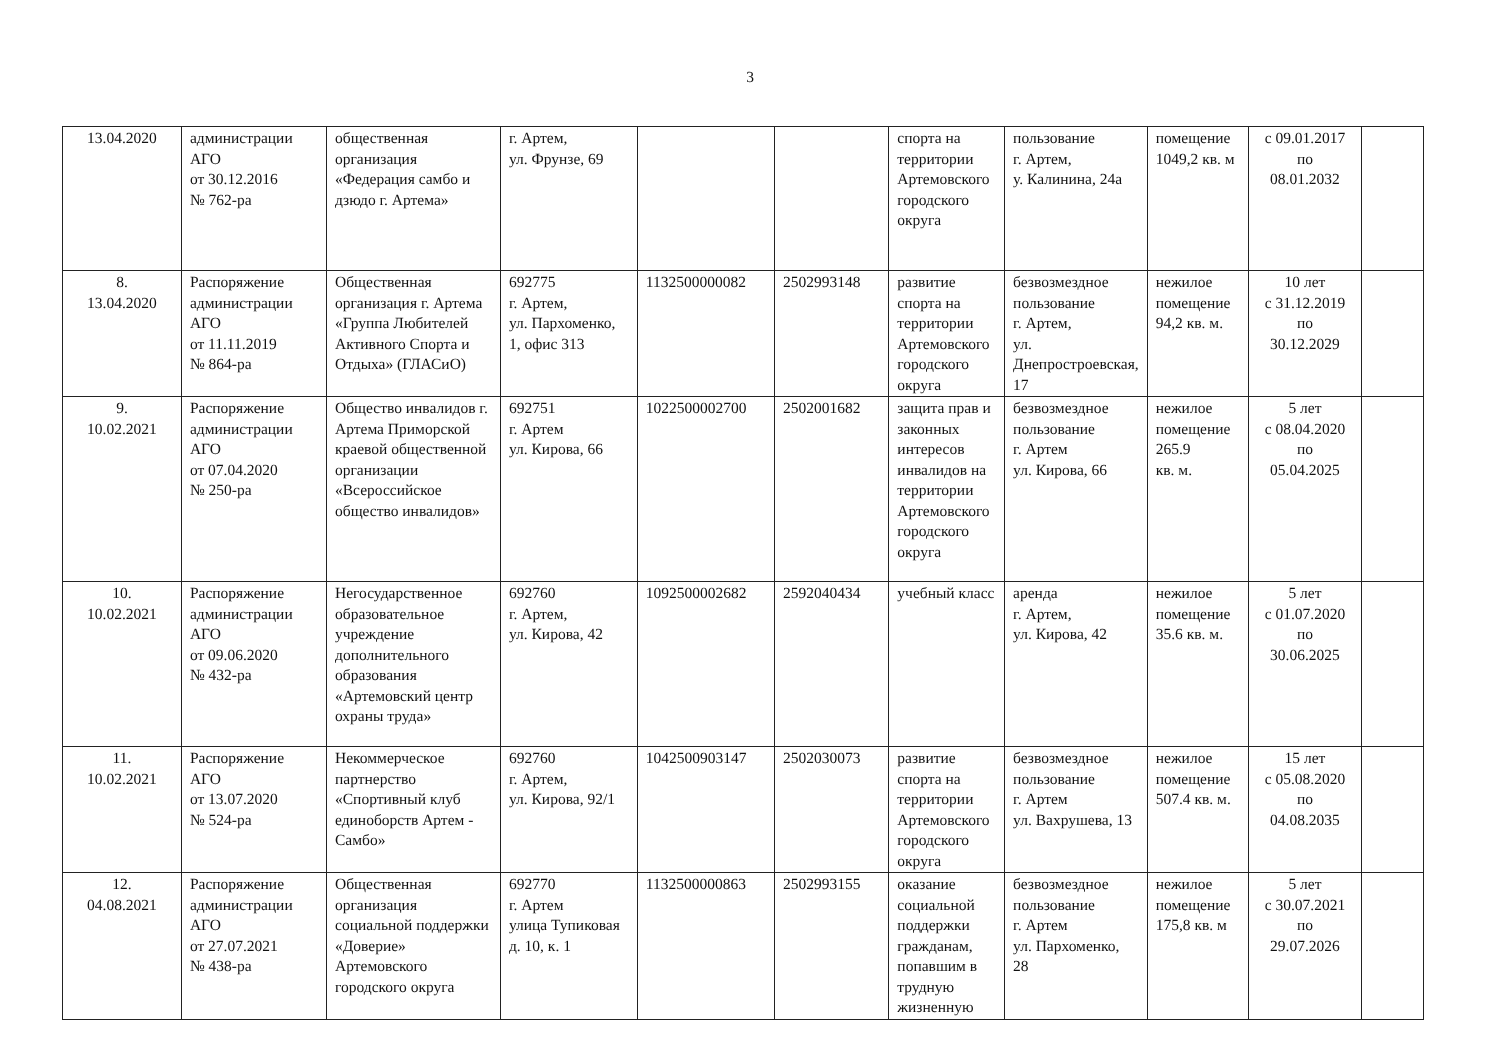3
| 13.04.2020 | администрации АГО от 30.12.2016 № 762-ра | общественная организация «Федерация самбо и дзюдо г. Артема» | г. Артем, ул. Фрунзе, 69 | | | спорта на территории Артемовского городского округа | пользование г. Артем, у. Калинина, 24а | помещение 1049,2 кв. м | с 09.01.2017 по 08.01.2032 | |
| 8. 13.04.2020 | Распоряжение администрации АГО от 11.11.2019 № 864-ра | Общественная организация г. Артема «Группа Любителей Активного Спорта и Отдыха» (ГЛАСиО) | 692775 г. Артем, ул. Пархоменко, 1, офис 313 | 1132500000082 | 2502993148 | развитие спорта на территории Артемовского городского округа | безвозмездное пользование г. Артем, ул. Днепростроевская, 17 | нежилое помещение 94,2 кв. м. | 10 лет с 31.12.2019 по 30.12.2029 | |
| 9. 10.02.2021 | Распоряжение администрации АГО от 07.04.2020 № 250-ра | Общество инвалидов г. Артема Приморской краевой общественной организации «Всероссийское общество инвалидов» | 692751 г. Артем ул. Кирова, 66 | 1022500002700 | 2502001682 | защита прав и законных интересов инвалидов на территории Артемовского городского округа | безвозмездное пользование г. Артем ул. Кирова, 66 | нежилое помещение 265.9 кв. м. | 5 лет с 08.04.2020 по 05.04.2025 | |
| 10. 10.02.2021 | Распоряжение администрации АГО от 09.06.2020 № 432-ра | Негосударственное образовательное учреждение дополнительного образования «Артемовский центр охраны труда» | 692760 г. Артем, ул. Кирова, 42 | 1092500002682 | 2592040434 | учебный класс | аренда г. Артем, ул. Кирова, 42 | нежилое помещение 35.6 кв. м. | 5 лет с 01.07.2020 по 30.06.2025 | |
| 11. 10.02.2021 | Распоряжение АГО от 13.07.2020 № 524-ра | Некоммерческое партнерство «Спортивный клуб единоборств Артем - Самбо» | 692760 г. Артем, ул. Кирова, 92/1 | 1042500903147 | 2502030073 | развитие спорта на территории Артемовского городского округа | безвозмездное пользование г. Артем ул. Вахрушева, 13 | нежилое помещение 507.4 кв. м. | 15 лет с 05.08.2020 по 04.08.2035 | |
| 12. 04.08.2021 | Распоряжение администрации АГО от 27.07.2021 № 438-ра | Общественная организация социальной поддержки «Доверие» Артемовского городского округа | 692770 г. Артем улица Тупиковая д. 10, к. 1 | 1132500000863 | 2502993155 | оказание социальной поддержки гражданам, попавшим в трудную жизненную | безвозмездное пользование г. Артем ул. Пархоменко, 28 | нежилое помещение 175,8 кв. м | 5 лет с 30.07.2021 по 29.07.2026 | |